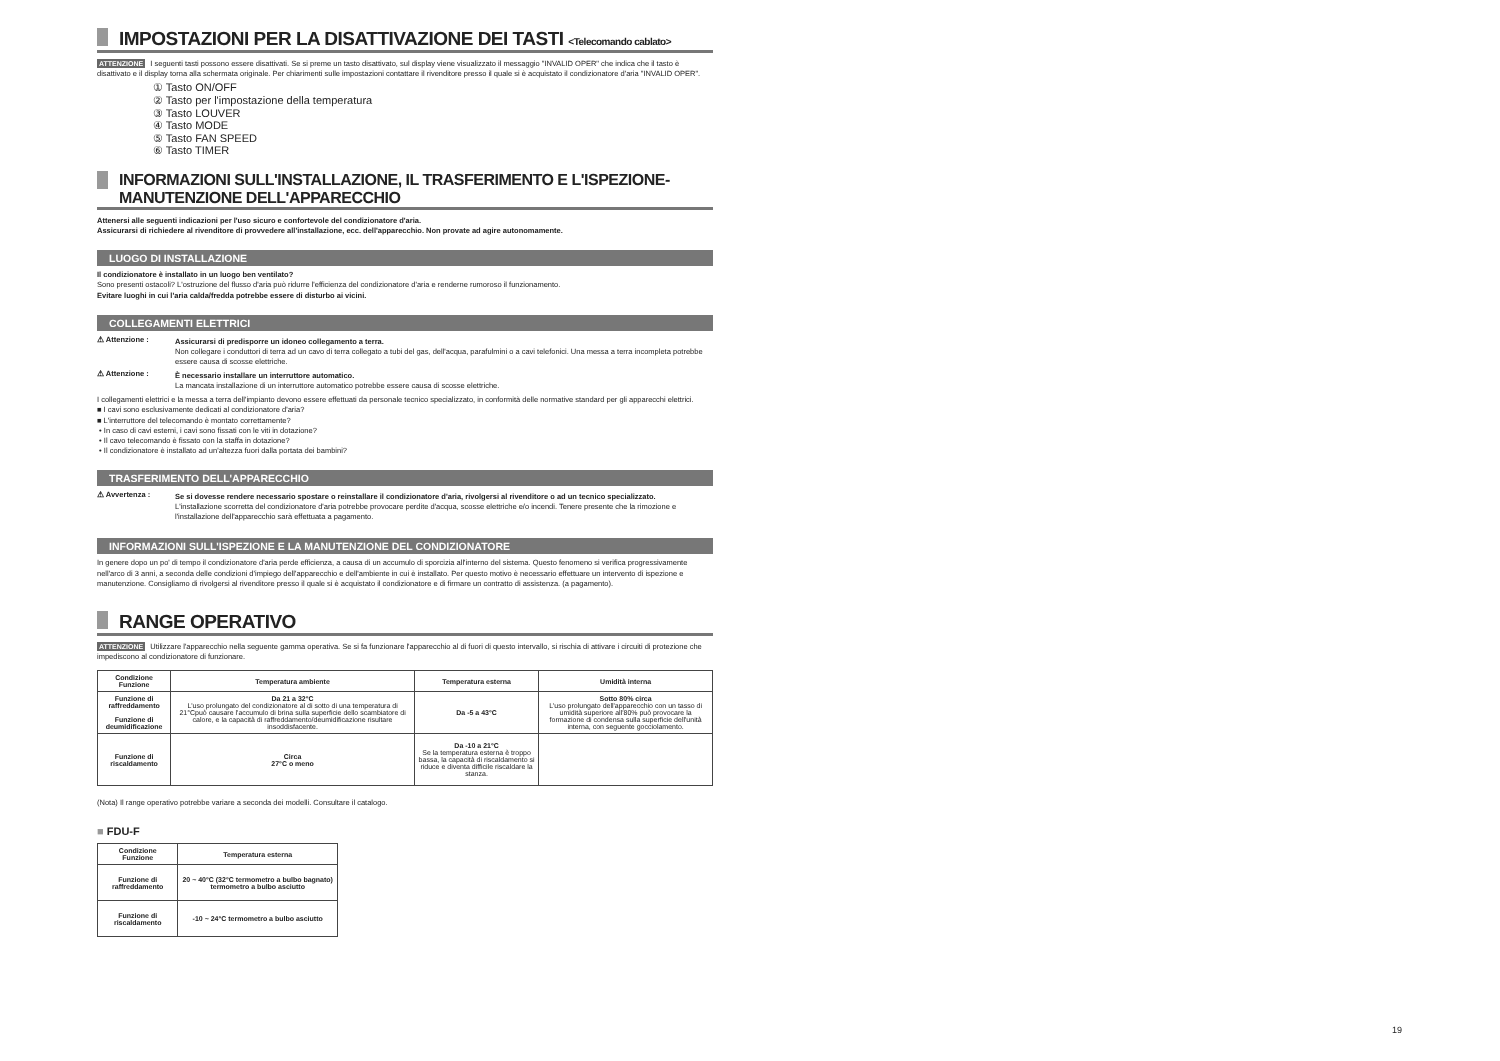IMPOSTAZIONI PER LA DISATTIVAZIONE DEI TASTI <Telecomando cablato>
ATTENZIONE I seguenti tasti possono essere disattivati. Se si preme un tasto disattivato, sul display viene visualizzato il messaggio "INVALID OPER" che indica che il tasto è disattivato e il display torna alla schermata originale. Per chiarimenti sulle impostazioni contattare il rivenditore presso il quale si è acquistato il condizionatore d'aria "INVALID OPER".
① Tasto ON/OFF
② Tasto per l'impostazione della temperatura
③ Tasto LOUVER
④ Tasto MODE
⑤ Tasto FAN SPEED
⑥ Tasto TIMER
INFORMAZIONI SULL'INSTALLAZIONE, IL TRASFERIMENTO E L'ISPEZIONE-MANUTENZIONE DELL'APPARECCHIO
Attenersi alle seguenti indicazioni per l'uso sicuro e confortevole del condizionatore d'aria.
Assicurarsi di richiedere al rivenditore di provvedere all'installazione, ecc. dell'apparecchio. Non provate ad agire autonomamente.
LUOGO DI INSTALLAZIONE
Il condizionatore è installato in un luogo ben ventilato?
Sono presenti ostacoli? L'ostruzione del flusso d'aria può ridurre l'efficienza del condizionatore d'aria e renderne rumoroso il funzionamento.
Evitare luoghi in cui l'aria calda/fredda potrebbe essere di disturbo ai vicini.
COLLEGAMENTI ELETTRICI
⚠ Attenzione :
Assicurarsi di predisporre un idoneo collegamento a terra.
Non collegare i conduttori di terra ad un cavo di terra collegato a tubi del gas, dell'acqua, parafulmini o a cavi telefonici. Una messa a terra incompleta potrebbe essere causa di scosse elettriche.
⚠ Attenzione :
È necessario installare un interruttore automatico.
La mancata installazione di un interruttore automatico potrebbe essere causa di scosse elettriche.
I collegamenti elettrici e la messa a terra dell'impianto devono essere effettuati da personale tecnico specializzato, in conformità delle normative standard per gli apparecchi elettrici.
■ I cavi sono esclusivamente dedicati al condizionatore d'aria?
■ L'interruttore del telecomando è montato correttamente?
• In caso di cavi esterni, i cavi sono fissati con le viti in dotazione?
• Il cavo telecomando è fissato con la staffa in dotazione?
• Il condizionatore è installato ad un'altezza fuori dalla portata dei bambini?
TRASFERIMENTO DELL'APPARECCHIO
⚠ Avvertenza :
Se si dovesse rendere necessario spostare o reinstallare il condizionatore d'aria, rivolgersi al rivenditore o ad un tecnico specializzato.
L'installazione scorretta del condizionatore d'aria potrebbe provocare perdite d'acqua, scosse elettriche e/o incendi. Tenere presente che la rimozione e l'installazione dell'apparecchio sarà effettuata a pagamento.
INFORMAZIONI SULL'ISPEZIONE E LA MANUTENZIONE DEL CONDIZIONATORE
In genere dopo un po' di tempo il condizionatore d'aria perde efficienza, a causa di un accumulo di sporcizia all'interno del sistema. Questo fenomeno si verifica progressivamente nell'arco di 3 anni, a seconda delle condizioni d'impiego dell'apparecchio e dell'ambiente in cui è installato. Per questo motivo è necessario effettuare un intervento di ispezione e manutenzione. Consigliamo di rivolgersi al rivenditore presso il quale si è acquistato il condizionatore e di firmare un contratto di assistenza. (a pagamento).
RANGE OPERATIVO
ATTENZIONE Utilizzare l'apparecchio nella seguente gamma operativa. Se si fa funzionare l'apparecchio al di fuori di questo intervallo, si rischia di attivare i circuiti di protezione che impediscono al condizionatore di funzionare.
| Condizione Funzione | Temperatura ambiente | Temperatura esterna | Umidità interna |
| --- | --- | --- | --- |
| Funzione di raffreddamento Funzione di deumidificazione | Da 21 a 32°C L'uso prolungato del condizionatore al di sotto di una temperatura di 21°Cpuò causare l'accumulo di brina sulla superficie dello scambiatore di calore, e la capacità di raffreddamento/deumidificazione risultare insoddisfacente. | Da -5 a 43°C | Sotto 80% circa L'uso prolungato dell'apparecchio con un tasso di umidità superiore all'80% può provocare la formazione di condensa sulla superficie dell'unità interna, con seguente gocciolamento. |
| Funzione di riscaldamento | Circa 27°C o meno | Da -10 a 21°C Se la temperatura esterna è troppo bassa, la capacità di riscaldamento si riduce e diventa difficile riscaldare la stanza. | |
(Nota) Il range operativo potrebbe variare a seconda dei modelli. Consultare il catalogo.
■ FDU-F
| Condizione Funzione | Temperatura esterna |
| --- | --- |
| Funzione di raffreddamento | 20 ~ 40°C (32°C termometro a bulbo bagnato) termometro a bulbo asciutto |
| Funzione di riscaldamento | -10 ~ 24°C termometro a bulbo asciutto |
19